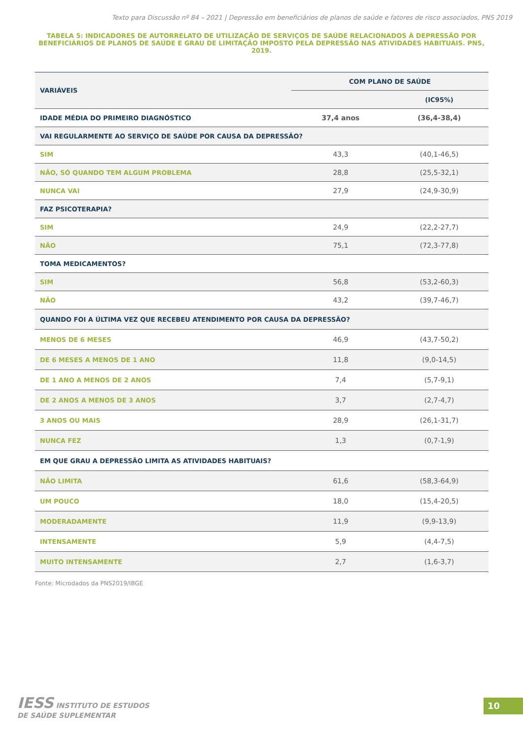Texto para Discussão nº 84 – 2021 | Depressão em beneficiários de planos de saúde e fatores de risco associados, PNS 2019
TABELA 5: INDICADORES DE AUTORRELATO DE UTILIZAÇÃO DE SERVIÇOS DE SAÚDE RELACIONADOS À DEPRESSÃO POR BENEFICIÁRIOS DE PLANOS DE SAÚDE E GRAU DE LIMITAÇÃO IMPOSTO PELA DEPRESSÃO NAS ATIVIDADES HABITUAIS. PNS, 2019.
| VARIÁVEIS | COM PLANO DE SAÚDE | |
| --- | --- | --- |
| | | (IC95%) |
| IDADE MÉDIA DO PRIMEIRO DIAGNÓSTICO | 37,4 anos | (36,4-38,4) |
| VAI REGULARMENTE AO SERVIÇO DE SAÚDE POR CAUSA DA DEPRESSÃO? | | |
| SIM | 43,3 | (40,1-46,5) |
| NÃO, SÓ QUANDO TEM ALGUM PROBLEMA | 28,8 | (25,5-32,1) |
| NUNCA VAI | 27,9 | (24,9-30,9) |
| FAZ PSICOTERAPIA? | | |
| SIM | 24,9 | (22,2-27,7) |
| NÃO | 75,1 | (72,3-77,8) |
| TOMA MEDICAMENTOS? | | |
| SIM | 56,8 | (53,2-60,3) |
| NÃO | 43,2 | (39,7-46,7) |
| QUANDO FOI A ÚLTIMA VEZ QUE RECEBEU ATENDIMENTO POR CAUSA DA DEPRESSÃO? | | |
| MENOS DE 6 MESES | 46,9 | (43,7-50,2) |
| DE 6 MESES A MENOS DE 1 ANO | 11,8 | (9,0-14,5) |
| DE 1 ANO A MENOS DE 2 ANOS | 7,4 | (5,7-9,1) |
| DE 2 ANOS A MENOS DE 3 ANOS | 3,7 | (2,7-4,7) |
| 3 ANOS OU MAIS | 28,9 | (26,1-31,7) |
| NUNCA FEZ | 1,3 | (0,7-1,9) |
| EM QUE GRAU A DEPRESSÃO LIMITA AS ATIVIDADES HABITUAIS? | | |
| NÃO LIMITA | 61,6 | (58,3-64,9) |
| UM POUCO | 18,0 | (15,4-20,5) |
| MODERADAMENTE | 11,9 | (9,9-13,9) |
| INTENSAMENTE | 5,9 | (4,4-7,5) |
| MUITO INTENSAMENTE | 2,7 | (1,6-3,7) |
Fonte: Microdados da PNS2019/IBGE
IESS INSTITUTO DE ESTUDOS
DE SAÚDE SUPLEMENTAR
10